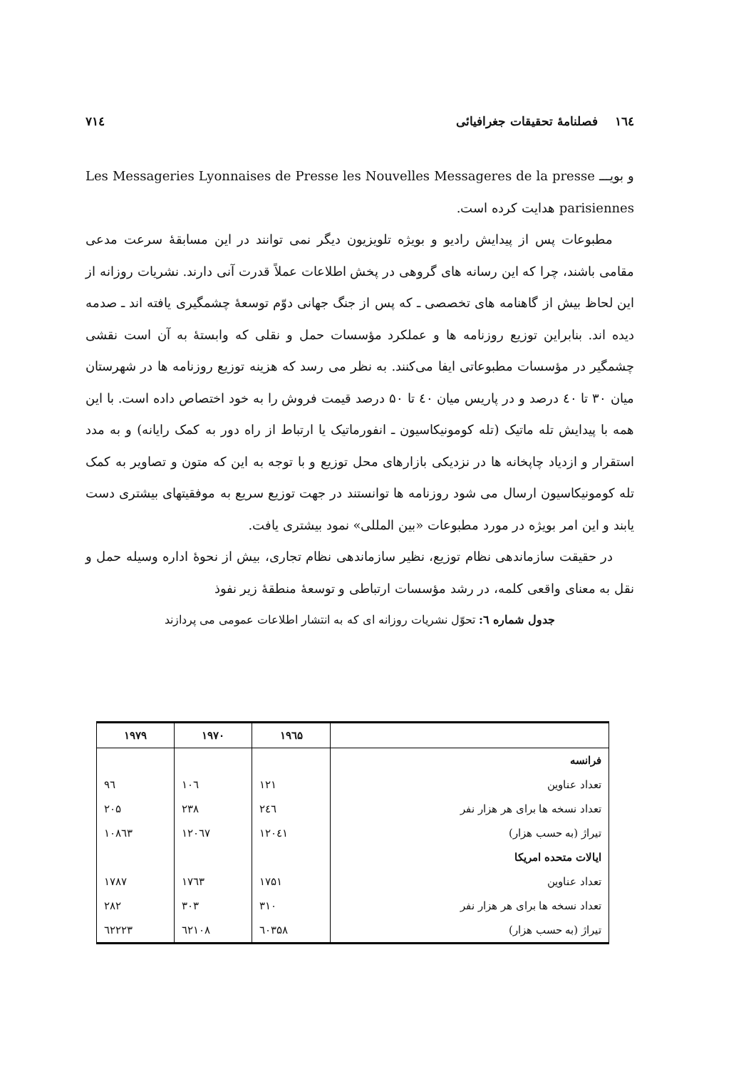۱٦٤ فصلنامهٔ تحقیقات جغرافیائی ۷۱٤
و بویـــ Les Messageries Lyonnaises de Presse les Nouvelles Messageres de la presse parisiennes هدایت کرده است.
مطبوعات پس از پیدایش رادیو و بویژه تلویزیون دیگر نمی توانند در این مسابقهٔ سرعت مدعی مقامی باشند، چرا که این رسانه های گروهی در پخش اطلاعات عملاً قدرت آنی دارند. نشریات روزانه از این لحاظ بیش از گاهنامه های تخصصی ـ که پس از جنگ جهانی دوّم توسعهٔ چشمگیری یافته اند ـ صدمه دیده اند. بنابراین توزیع روزنامه ها و عملکرد مؤسسات حمل و نقلی که وابستهٔ به آن است نقشی چشمگیر در مؤسسات مطبوعاتی ایفا می‌کنند. به نظر می رسد که هزینه توزیع روزنامه ها در شهرستان میان ۳۰ تا ٤۰ درصد و در پاریس میان ٤۰ تا ۵۰ درصد قیمت فروش را به خود اختصاص داده است. با این همه با پیدایش تله ماتیک (تله کومونیکاسیون ـ انفورماتیک یا ارتباط از راه دور به کمک رایانه) و به مدد استقرار و ازدیاد چاپخانه ها در نزدیکی بازارهای محل توزیع و با توجه به این که متون و تصاویر به کمک تله کومونیکاسیون ارسال می شود روزنامه ها توانستند در جهت توزیع سریع به موفقیتهای بیشتری دست یابند و این امر بویژه در مورد مطبوعات «بین المللی» نمود بیشتری یافت.
در حقیقت سازماندهی نظام توزیع، نظیر سازماندهی نظام تجاری، بیش از نحوهٔ اداره وسیله حمل و نقل به معنای واقعی کلمه، در رشد مؤسسات ارتباطی و توسعهٔ منطقهٔ زیر نفوذ
جدول شماره ٦: تحوّل نشریات روزانه ای که به انتشار اطلاعات عمومی می پردازند
| | ۱۹٦۵ | ۱۹۷۰ | ۱۹۷۹ |
| --- | --- | --- | --- |
| فرانسه | | | |
| تعداد عناوین | ۱۲۱ | ۱۰٦ | ۹٦ |
| تعداد نسخه ها برای هر هزار نفر | ۲٤٦ | ۲۳۸ | ۲۰۵ |
| تیراژ (به حسب هزار) | ۱۲۰٤۱ | ۱۲۰٦۷ | ۱۰۸٦۳ |
| ایالات متحده امریکا | | | |
| تعداد عناوین | ۱۷۵۱ | ۱۷٦۳ | ۱۷۸۷ |
| تعداد نسخه ها برای هر هزار نفر | ۳۱۰ | ۳۰۳ | ۲۸۲ |
| تیراژ (به حسب هزار) | ٦۰۳۵۸ | ٦۲۱۰۸ | ٦۲۲۲۳ |